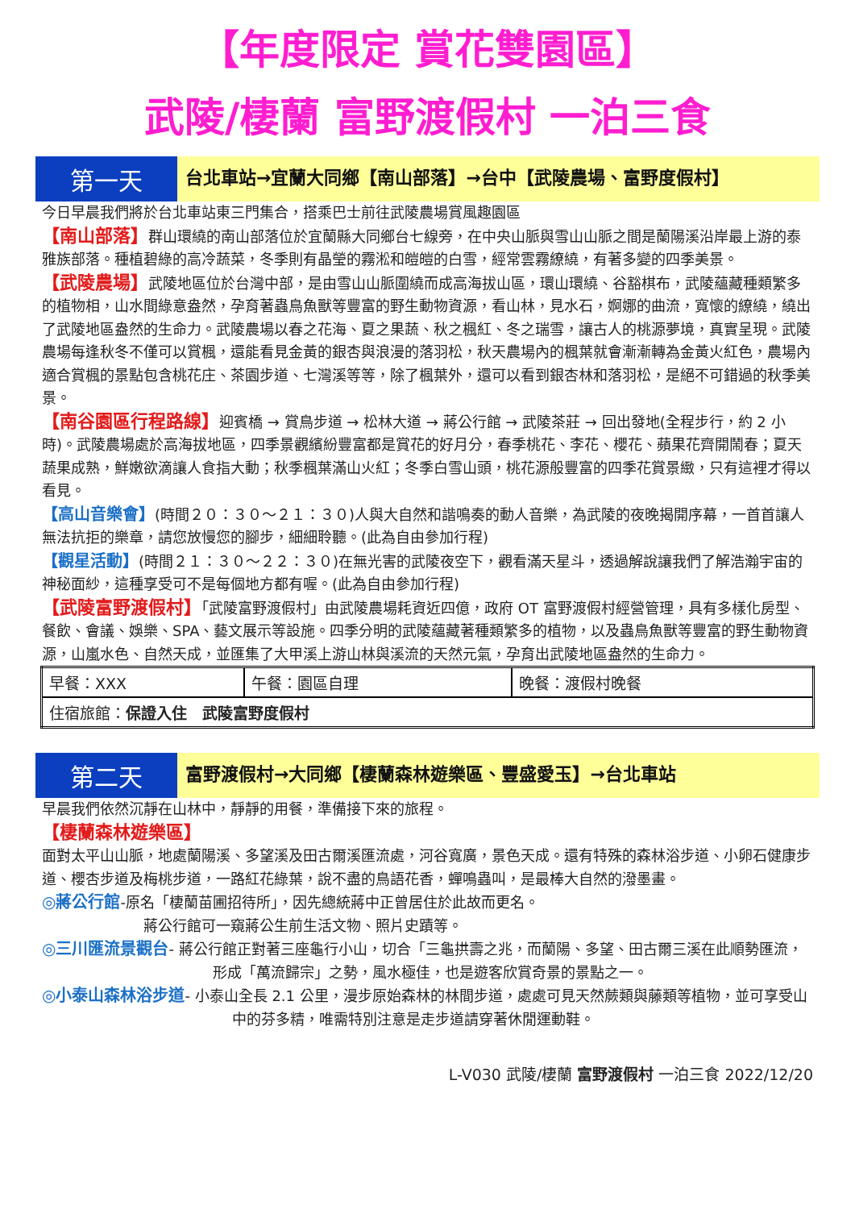【年度限定 賞花雙園區】
武陵/棲蘭 富野渡假村 一泊三食
第一天
台北車站→宜蘭大同鄉【南山部落】→台中【武陵農場、富野度假村】
今日早晨我們將於台北車站東三門集合，搭乘巴士前往武陵農場賞風趣園區
【南山部落】群山環繞的南山部落位於宜蘭縣大同鄉台七線旁，在中央山脈與雪山山脈之間是蘭陽溪沿岸最上游的泰雅族部落。種植碧綠的高冷蔬菜，冬季則有晶瑩的霧淞和皚皚的白雪，經常雲霧繚繞，有著多變的四季美景。
【武陵農場】武陵地區位於台灣中部，是由雪山山脈圍繞而成高海拔山區，環山環繞、谷豁棋布，武陵蘊藏種類繁多的植物相，山水間綠意盎然，孕育著蟲鳥魚獸等豐富的野生動物資源，看山林，見水石，婀娜的曲流，寬懷的繚繞，繞出了武陵地區盎然的生命力。武陵農場以春之花海、夏之果蔬、秋之楓紅、冬之瑞雪，讓古人的桃源夢境，真實呈現。武陵農場每逢秋冬不僅可以賞楓，還能看見金黃的銀杏與浪漫的落羽松，秋天農場內的楓葉就會漸漸轉為金黃火紅色，農場內適合賞楓的景點包含桃花庄、茶園步道、七灣溪等等，除了楓葉外，還可以看到銀杏林和落羽松，是絕不可錯過的秋季美景。
【南谷園區行程路線】迎賓橋 → 賞鳥步道 → 松林大道 → 蔣公行館 → 武陵茶莊 → 回出發地(全程步行，約 2 小時)。武陵農場處於高海拔地區，四季景觀繽紛豐富都是賞花的好月分，春季桃花、李花、櫻花、蘋果花齊開鬧春；夏天蔬果成熟，鮮嫩欲滴讓人食指大動；秋季楓葉滿山火紅；冬季白雪山頭，桃花源般豐富的四季花賞景緻，只有這裡才得以看見。
【高山音樂會】(時間２０：３０～２１：３０)人與大自然和諧鳴奏的動人音樂，為武陵的夜晚揭開序幕，一首首讓人無法抗拒的樂章，請您放慢您的腳步，細細聆聽。(此為自由參加行程)
【觀星活動】(時間２１：３０～２２：３０)在無光害的武陵夜空下，觀看滿天星斗，透過解說讓我們了解浩瀚宇宙的神秘面紗，這種享受可不是每個地方都有喔。(此為自由參加行程)
【武陵富野渡假村】「武陵富野渡假村」由武陵農場耗資近四億，政府 OT 富野渡假村經營管理，具有多樣化房型、餐飲、會議、娛樂、SPA、藝文展示等設施。四季分明的武陵蘊藏著種類繁多的植物，以及蟲鳥魚獸等豐富的野生動物資源，山嵐水色、自然天成，並匯集了大甲溪上游山林與溪流的天然元氣，孕育出武陵地區盎然的生命力。
| 早餐：XXX | 午餐：園區自理 | 晚餐：渡假村晚餐 |
| 住宿旅館： 保證入住 武陵富野度假村 | | |
第二天
富野渡假村→大同鄉【棲蘭森林遊樂區、豐盛愛玉】→台北車站
早晨我們依然沉靜在山林中，靜靜的用餐，準備接下來的旅程。
【棲蘭森林遊樂區】
面對太平山山脈，地處蘭陽溪、多望溪及田古爾溪匯流處，河谷寬廣，景色天成。還有特殊的森林浴步道、小卵石健康步道、櫻杏步道及梅桃步道，一路紅花綠葉，說不盡的鳥語花香，蟬鳴蟲叫，是最棒大自然的潑墨畫。
◎蔣公行館-原名「棲蘭苗圃招待所」，因先總統蔣中正曾居住於此故而更名。
蔣公行館可一窺蔣公生前生活文物、照片史蹟等。
◎三川匯流景觀台- 蔣公行館正對著三座龜行小山，切合「三龜拱壽之兆，而蘭陽、多望、田古爾三溪在此順勢匯流，形成「萬流歸宗」之勢，風水極佳，也是遊客欣賞奇景的景點之一。
◎小泰山森林浴步道- 小泰山全長 2.1 公里，漫步原始森林的林間步道，處處可見天然蕨類與藤類等植物，並可享受山中的芬多精，唯需特別注意是走步道請穿著休閒運動鞋。
L-V030 武陵/棲蘭 富野渡假村 一泊三食 2022/12/20